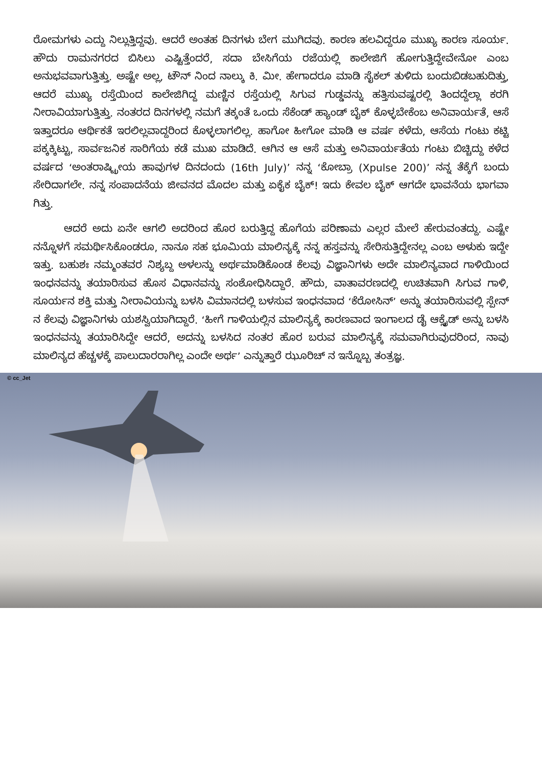ರೋಮಗಳು ಎದ್ದು ನಿಲ್ಲುತ್ತಿದ್ದವು. ಆದರೆ ಅಂತಹ ದಿನಗಳು ಬೇಗ ಮುಗಿದವು. ಕಾರಣ ಹಲವಿದ್ದರೂ ಮುಖ್ಯ ಕಾರಣ ಸೂರ್ಯ. ಹೌದು ರಾಮನಗರದ ಬಿಸಿಲು ಎಷ್ಟಿತ್ತೆಂದರೆ, ಸದಾ ಬೇಸಿಗೆಯ ರಜೆಯಲ್ಲಿ ಕಾಲೇಜಿಗೆ ಹೋಗುತ್ತಿದ್ದೇವೇನೋ ಎಂಬ ಅನುಭವವಾಗುತ್ತಿತ್ತು. ಅಷ್ಟೇ ಅಲ್ಲ, ಟೌನ್ ನಿಂದ ನಾಲ್ಕು ಕಿ. ಮೀ. ಹೇಗಾದರೂ ಮಾಡಿ ಸೈಕಲ್ ತುಳಿದು ಬಂದುಬಿಡಬಹುದಿತ್ತು, ಆದರೆ ಮುಖ್ಯ ರಸ್ತೆಯಿಂದ ಕಾಲೇಜಿಗಿದ್ದ ಮಣ್ಣಿನ ರಸ್ತೆಯಲ್ಲಿ ಸಿಗುವ ಗುಡ್ಡವನ್ನು ಹತ್ತಿಸುವಷ್ಟರಲ್ಲಿ ತಿಂದದ್ದೆಲ್ಲಾ ಕರಗಿ ನೀರಾವಿಯಾಗುತ್ತಿತ್ತು. ನಂತರದ ದಿನಗಳಲ್ಲಿ ನಮಗೆ ತಕ್ಕಂತೆ ಒಂದು ಸೆಕೆಂಡ್ ಹ್ಯಾಂಡ್ ಬೈಕ್ ಕೊಳ್ಳಬೇಕೆಂಬ ಅನಿವಾರ್ಯತೆ, ಆಸೆ ಇತ್ತಾದರೂ ಆರ್ಥಿಕತೆ ಇರಲಿಲ್ಲವಾದ್ದರಿಂದ ಕೊಳ್ಳಲಾಗಲಿಲ್ಲ. ಹಾಗೋ ಹೀಗೋ ಮಾಡಿ ಆ ವರ್ಷ ಕಳೆದು, ಆಸೆಯ ಗಂಟು ಕಟ್ಟಿ ಪಕ್ಕಕ್ಕಿಟ್ಟು, ಸಾರ್ವಜನಿಕ ಸಾರಿಗೆಯ ಕಡೆ ಮುಖ ಮಾಡಿದೆ. ಆಗಿನ ಆ ಆಸೆ ಮತ್ತು ಅನಿವಾರ್ಯತೆಯ ಗಂಟು ಬಿಚ್ಚಿದ್ದು ಕಳೆದ ವರ್ಷದ ‘ಅಂತರಾಷ್ಟ್ರೀಯ ಹಾವುಗಳ ದಿನದಂದು (16th July)’ ನನ್ನ ‘ಕೋಬ್ರಾ (Xpulse 200)’ ನನ್ನ ತೆಕ್ಕೆಗೆ ಬಂದು ಸೇರಿದಾಗಲೇ. ನನ್ನ ಸಂಪಾದನೆಯ ಜೀವನದ ಮೊದಲ ಮತ್ತು ಏಕೈಕ ಬೈಕ್! ಇದು ಕೇವಲ ಬೈಕ್ ಆಗದೇ ಭಾವನೆಯ ಭಾಗವಾ ಗಿತ್ತು.
ಆದರೆ ಅದು ಏನೇ ಆಗಲಿ ಅದರಿಂದ ಹೊರ ಬರುತ್ತಿದ್ದ ಹೊಗೆಯ ಪರಿಣಾಮ ಎಲ್ಲರ ಮೇಲೆ ಹೇರುವಂತದ್ದು. ಎಷ್ಟೇ ನನ್ನೊಳಗೆ ಸಮರ್ಥಿಸಿಕೊಂಡರೂ, ನಾನೂ ಸಹ ಭೂಮಿಯ ಮಾಲಿನ್ಯಕ್ಕೆ ನನ್ನ ಹಸ್ತವನ್ನು ಸೇರಿಸುತ್ತಿದ್ದೇನಲ್ಲ ಎಂಬ ಅಳುಕು ಇದ್ದೇ ಇತ್ತು. ಬಹುಶಃ ನಮ್ಮಂತವರ ನಿಶ್ಯಬ್ದ ಅಳಲನ್ನು ಅರ್ಥಮಾಡಿಕೊಂಡ ಕೆಲವು ವಿಜ್ಞಾನಿಗಳು ಅದೇ ಮಾಲಿನ್ಯವಾದ ಗಾಳಿಯಿಂದ ಇಂಧನವನ್ನು ತಯಾರಿಸುವ ಹೊಸ ವಿಧಾನವನ್ನು ಸಂಶೋಧಿಸಿದ್ದಾರೆ. ಹೌದು, ವಾತಾವರಣದಲ್ಲಿ ಉಚಿತವಾಗಿ ಸಿಗುವ ಗಾಳಿ, ಸೂರ್ಯನ ಶಕ್ತಿ ಮತ್ತು ನೀರಾವಿಯನ್ನು ಬಳಸಿ ವಿಮಾನದಲ್ಲಿ ಬಳಸುವ ಇಂಧನವಾದ ‘ಕೆರೋಸಿನ್’ ಅನ್ನು ತಯಾರಿಸುವಲ್ಲಿ ಸ್ಪೇನ್ ನ ಕೆಲವು ವಿಜ್ಞಾನಿಗಳು ಯಶಸ್ವಿಯಾಗಿದ್ದಾರೆ. ‘ಹೀಗೆ ಗಾಳಿಯಲ್ಲಿನ ಮಾಲಿನ್ಯಕ್ಕೆ ಕಾರಣವಾದ ಇಂಗಾಲದ ಡೈ ಆಕ್ಸೈಡ್ ಅನ್ನು ಬಳಸಿ ಇಂಧನವನ್ನು ತಯಾರಿಸಿದ್ದೇ ಆದರೆ, ಅದನ್ನು ಬಳಸಿದ ನಂತರ ಹೊರ ಬರುವ ಮಾಲಿನ್ಯಕ್ಕೆ ಸಮವಾಗಿರುವುದರಿಂದ, ನಾವು ಮಾಲಿನ್ಯದ ಹೆಚ್ಚಳಕ್ಕೆ ಪಾಲುದಾರರಾಗಿಲ್ಲ ಎಂದೇ ಅರ್ಥ’ ಎನ್ನುತ್ತಾರೆ ಝೂರಿಚ್ ನ ಇನ್ನೊಬ್ಬ ತಂತ್ರಜ್ಞ.
© cc_Jet